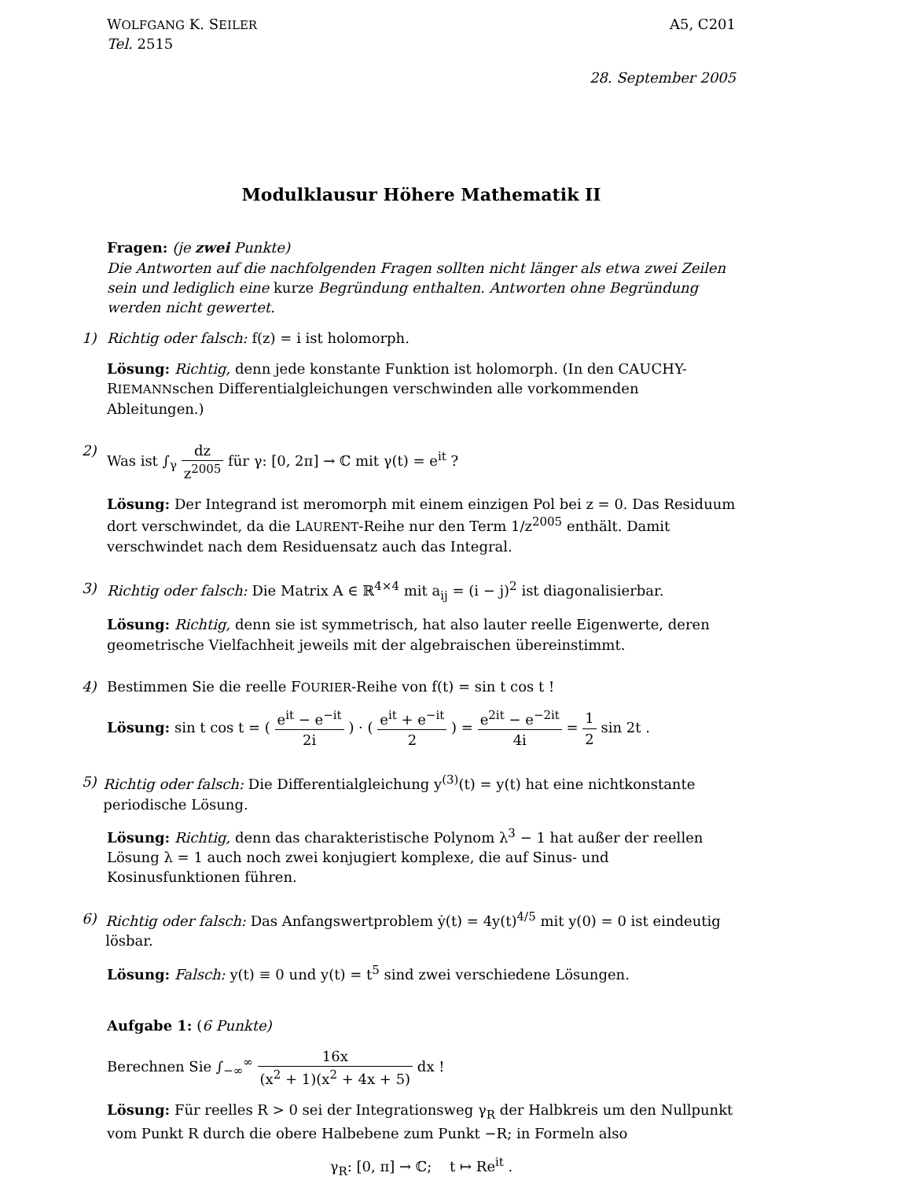WOLFGANG K. SEILER
A5, C201
Tel. 2515
28. September 2005
Modulklausur Höhere Mathematik II
Fragen: (je zwei Punkte)
Die Antworten auf die nachfolgenden Fragen sollten nicht länger als etwa zwei Zeilen sein und lediglich eine kurze Begründung enthalten. Antworten ohne Begründung werden nicht gewertet.
1) Richtig oder falsch: f(z) = i ist holomorph.
Lösung: Richtig, denn jede konstante Funktion ist holomorph. (In den CAUCHY-RIEMANNschen Differentialgleichungen verschwinden alle vorkommenden Ableitungen.)
2) Was ist ∫<sub>γ</sub> dz z<sup>2005</sup> für γ: [0, 2π] → ℂ mit γ(t) = e<sup>it</sup> ?
Lösung: Der Integrand ist meromorph mit einem einzigen Pol bei z = 0. Das Residuum dort verschwindet, da die LAURENT-Reihe nur den Term 1/z<sup>2005</sup> enthält. Damit verschwindet nach dem Residuensatz auch das Integral.
3) Richtig oder falsch: Die Matrix A ∈ ℝ<sup>4×4</sup> mit a<sub>ij</sub> = (i − j)<sup>2</sup> ist diagonalisierbar.
Lösung: Richtig, denn sie ist symmetrisch, hat also lauter reelle Eigenwerte, deren geometrische Vielfachheit jeweils mit der algebraischen übereinstimmt.
4) Bestimmen Sie die reelle FOURIER-Reihe von f(t) = sin t cos t !
Lösung: sin t cos t = ( e<sup>it</sup> − e<sup>−it</sup> 2i ) · ( e<sup>it</sup> + e<sup>−it</sup> 2 ) = e<sup>2it</sup> − e<sup>−2it</sup> 4i = 1 2 sin 2t .
5) Richtig oder falsch: Die Differentialgleichung y<sup>(3)</sup>(t) = y(t) hat eine nichtkonstante periodische Lösung.
Lösung: Richtig, denn das charakteristische Polynom λ<sup>3</sup> − 1 hat außer der reellen Lösung λ = 1 auch noch zwei konjugiert komplexe, die auf Sinus- und Kosinusfunktionen führen.
6) Richtig oder falsch: Das Anfangswertproblem ẏ(t) = 4y(t)<sup>4/5</sup> mit y(0) = 0 ist eindeutig lösbar.
Lösung: Falsch: y(t) ≡ 0 und y(t) = t<sup>5</sup> sind zwei verschiedene Lösungen.
Aufgabe 1: (6 Punkte)
Berechnen Sie ∫<sub>−∞</sub><sup>∞</sup> 16x (x<sup>2</sup> + 1)(x<sup>2</sup> + 4x + 5) dx !
Lösung: Für reelles R > 0 sei der Integrationsweg γ<sub>R</sub> der Halbkreis um den Nullpunkt vom Punkt R durch die obere Halbebene zum Punkt −R; in Formeln also
γ<sub>R</sub>: [0, π] → ℂ; t ↦ Re<sup>it</sup> .